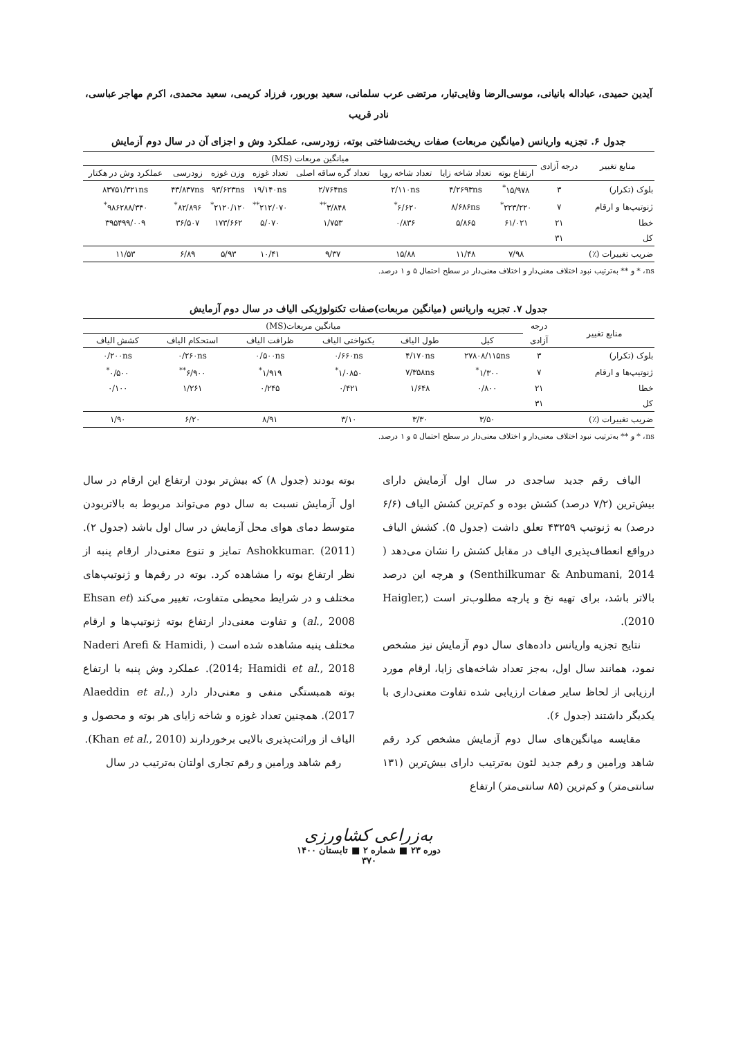آیدین حمیدی، عباداله بانیانی، موسی‌الرضا وفایی‌تبار، مرتضی عرب سلمانی، سعید بوربور، فرزاد کریمی، سعید محمدی، اکرم مهاجر عباسی،
نادر قریب
جدول ۶. تجزیه واریانس (میانگین مربعات) صفات ریخت‌شناختی بوته، زودرسی، عملکرد وش و اجزای آن در سال دوم آزمایش
| منابع تغییر | درجه آزادی | میانگین مربعات (MS) | | | | | | | |
| --- | --- | --- | --- | --- | --- | --- | --- | --- | --- |
| | | ارتفاع بوته | تعداد شاخه زایا | تعداد شاخه رویا | تعداد گره ساقه اصلی | تعداد غوزه | وزن غوزه | زودرسی | عملکرد وش در هکتار |
| بلوک (تکرار) | ۳ | ۱۵/۹۷۸<sup>*</sup> | ۴/۲۶۹۳ns | ۲/۱۱۰ns | ۲/۷۶۴ns | ۱۹/۱۴۰ns | ۹۳/۶۲۳ns | ۴۳/۸۳۷ns | ۸۳۷۵۱/۳۲۱ns |
| ژنوتیپ‌ها و ارقام | ۷ | ۲۲۳/۲۲۰<sup>*</sup> | ۸/۶۸۶ns | ۶/۶۲۰<sup>*</sup> | ۳/۸۴۸<sup>**</sup> | ۲۱۲/۰۷۰<sup>**</sup> | ۲۱۲۰/۱۲۰<sup>*</sup> | ۸۲/۸۹۶<sup>*</sup> | ۹۸۶۲۸۸/۳۴۰<sup>*</sup> |
| خطا | ۲۱ | ۶۱/۰۲۱ | ۵/۸۶۵ | ۰/۸۳۶ | ۱/۷۵۳ | ۵/۰۷۰ | ۱۷۳/۶۶۲ | ۳۶/۵۰۷ | ۳۹۵۴۹۹/۰۰۹ |
| کل | ۳۱ | | | | | | | | |
| ضریب تغییرات (٪) | | ۷/۹۸ | ۱۱/۴۸ | ۱۵/۸۸ | ۹/۳۷ | ۱۰/۴۱ | ۵/۹۳ | ۶/۸۹ | ۱۱/۵۳ |
ns، * و ** به‌ترتیب نبود اختلاف معنی‌دار و اختلاف معنی‌دار در سطح احتمال ۵ و ۱ درصد.
جدول ۷. تجزیه واریانس (میانگین مربعات)صفات تکنولوژیکی الیاف در سال دوم آزمایش
| منابع تغییر | درجه | میانگین مربعات(MS) | | | | | |
| --- | --- | --- | --- | --- | --- | --- | --- |
| | آزادی | کیل | طول الیاف | یکنواختی الیاف | ظرافت الیاف | استحکام الیاف | کشش الیاف |
| بلوک (تکرار) | ۳ | ۲۷۸۰۸/۱۱۵ns | ۴/۱۷۰ns | ۰/۶۶۰ns | ۰/۵۰۰ns | ۰/۲۶۰ns | ۰/۲۰۰ns |
| ژنوتیپ‌ها و ارقام | ۷ | ۱/۳۰۰<sup>*</sup> | ۷/۳۵۸ns | ۱/۰۸۵۰<sup>*</sup> | ۱/۹۱۹<sup>*</sup> | ۶/۹۰۰<sup>**</sup> | ۰/۵۰۰<sup>*</sup> |
| خطا | ۲۱ | ۰/۸۰۰ | ۱/۶۴۸ | ۰/۴۲۱ | ۰/۲۴۵ | ۱/۲۶۱ | ۰/۱۰۰ |
| کل | ۳۱ | | | | | | |
| ضریب تغییرات (٪) | | ۳/۵۰ | ۳/۳۰ | ۳/۱۰ | ۸/۹۱ | ۶/۲۰ | ۱/۹۰ |
ns، * و ** به‌ترتیب نبود اختلاف معنی‌دار و اختلاف معنی‌دار در سطح احتمال ۵ و ۱ درصد.
الیاف رقم جدید ساجدی در سال اول آزمایش دارای بیش‌ترین (۷/۲ درصد) کشش بوده و کم‌ترین کشش الیاف (۶/۶ درصد) به ژنوتیپ ۴۳۲۵۹ تعلق داشت (جدول ۵). کشش الیاف درواقع انعطاف‌پذیری الیاف در مقابل کشش را نشان می‌دهد ( Senthilkumar & Anbumani, 2014) و هرچه این درصد بالاتر باشد، برای تهیه نخ و پارچه مطلوب‌تر است (Haigler, 2010).
نتایج تجزیه واریانس داده‌های سال دوم آزمایش نیز مشخص نمود، همانند سال اول، به‌جز تعداد شاخه‌های زایا، ارقام مورد ارزیابی از لحاظ سایر صفات ارزیابی شده تفاوت معنی‌داری با یکدیگر داشتند (جدول ۶).
مقایسه میانگین‌های سال دوم آزمایش مشخص کرد رقم شاهد ورامین و رقم جدید لئون به‌ترتیب دارای بیش‌ترین (۱۳۱ سانتی‌متر) و کم‌ترین (۸۵ سانتی‌متر) ارتفاع
بوته بودند (جدول ۸) که بیش‌تر بودن ارتفاع این ارقام در سال اول آزمایش نسبت به سال دوم می‌تواند مربوط به بالاتربودن متوسط دمای هوای محل آزمایش در سال اول باشد (جدول ۲). Ashokkumar. (2011) تمایز و تنوع معنی‌دار ارقام پنبه از نظر ارتفاع بوته را مشاهده کرد. بوته در رقم‌ها و ژنوتیپ‌های مختلف و در شرایط محیطی متفاوت، تغییر می‌کند (Ehsan et al., 2008) و تفاوت معنی‌دار ارتفاع بوته ژنوتیپ‌ها و ارقام مختلف پنبه مشاهده شده است ( Naderi Arefi & Hamidi, 2014; Hamidi et al., 2018). عملکرد وش پنبه با ارتفاع بوته همبستگی منفی و معنی‌دار دارد (Alaeddin et al., 2017). همچنین تعداد غوزه و شاخه زایای هر بوته و محصول و الیاف از وراثت‌پذیری بالایی برخوردارند (Khan et al., 2010).
رقم شاهد ورامین و رقم تجاری اولتان به‌ترتیب در سال
به‌زراعی کشاورزی
دوره ۲۳ ■ شماره ۲ ■ تابستان ۱۴۰۰
۳۷۰